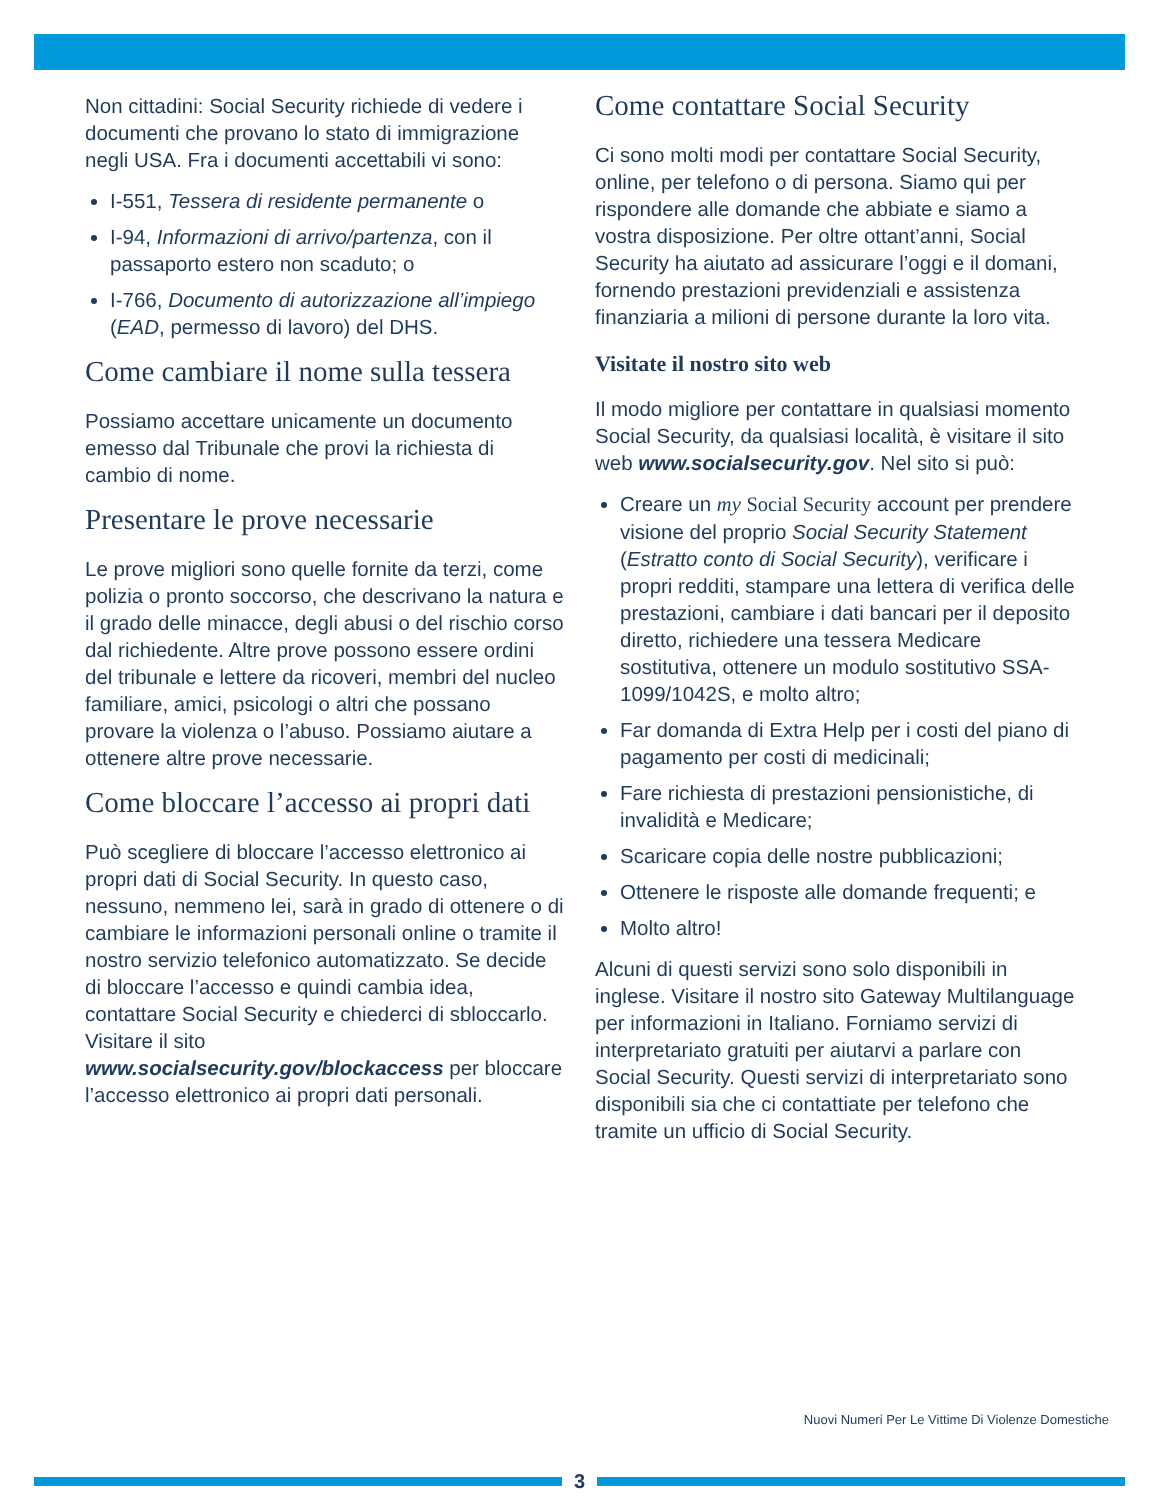Non cittadini: Social Security richiede di vedere i documenti che provano lo stato di immigrazione negli USA. Fra i documenti accettabili vi sono:
I-551, Tessera di residente permanente o
I-94, Informazioni di arrivo/partenza, con il passaporto estero non scaduto; o
I-766, Documento di autorizzazione all’impiego (EAD, permesso di lavoro) del DHS.
Come cambiare il nome sulla tessera
Possiamo accettare unicamente un documento emesso dal Tribunale che provi la richiesta di cambio di nome.
Presentare le prove necessarie
Le prove migliori sono quelle fornite da terzi, come polizia o pronto soccorso, che descrivano la natura e il grado delle minacce, degli abusi o del rischio corso dal richiedente. Altre prove possono essere ordini del tribunale e lettere da ricoveri, membri del nucleo familiare, amici, psicologi o altri che possano provare la violenza o l’abuso. Possiamo aiutare a ottenere altre prove necessarie.
Come bloccare l’accesso ai propri dati
Può scegliere di bloccare l’accesso elettronico ai propri dati di Social Security. In questo caso, nessuno, nemmeno lei, sarà in grado di ottenere o di cambiare le informazioni personali online o tramite il nostro servizio telefonico automatizzato. Se decide di bloccare l’accesso e quindi cambia idea, contattare Social Security e chiederci di sbloccarlo. Visitare il sito www.socialsecurity.gov/blockaccess per bloccare l’accesso elettronico ai propri dati personali.
Come contattare Social Security
Ci sono molti modi per contattare Social Security, online, per telefono o di persona. Siamo qui per rispondere alle domande che abbiate e siamo a vostra disposizione. Per oltre ottant’anni, Social Security ha aiutato ad assicurare l’oggi e il domani, fornendo prestazioni previdenziali e assistenza finanziaria a milioni di persone durante la loro vita.
Visitate il nostro sito web
Il modo migliore per contattare in qualsiasi momento Social Security, da qualsiasi località, è visitare il sito web www.socialsecurity.gov. Nel sito si può:
Creare un my Social Security account per prendere visione del proprio Social Security Statement (Estratto conto di Social Security), verificare i propri redditi, stampare una lettera di verifica delle prestazioni, cambiare i dati bancari per il deposito diretto, richiedere una tessera Medicare sostitutiva, ottenere un modulo sostitutivo SSA-1099/1042S, e molto altro;
Far domanda di Extra Help per i costi del piano di pagamento per costi di medicinali;
Fare richiesta di prestazioni pensionistiche, di invalidità e Medicare;
Scaricare copia delle nostre pubblicazioni;
Ottenere le risposte alle domande frequenti; e
Molto altro!
Alcuni di questi servizi sono solo disponibili in inglese. Visitare il nostro sito Gateway Multilanguage per informazioni in Italiano. Forniamo servizi di interpretariato gratuiti per aiutarvi a parlare con Social Security. Questi servizi di interpretariato sono disponibili sia che ci contattiate per telefono che tramite un ufficio di Social Security.
Nuovi Numeri Per Le Vittime Di Violenze Domestiche
3